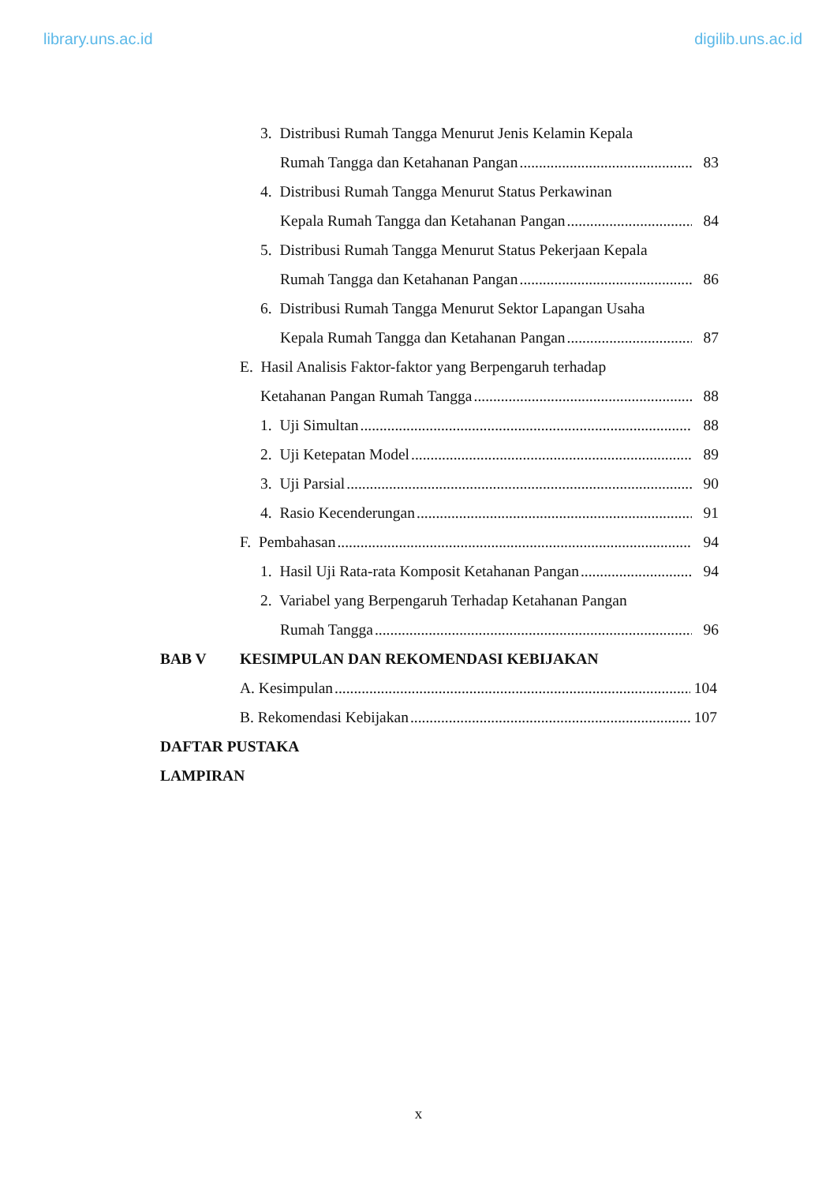library.uns.ac.id digilib.uns.ac.id
3. Distribusi Rumah Tangga Menurut Jenis Kelamin Kepala
Rumah Tangga dan Ketahanan Pangan 83
4. Distribusi Rumah Tangga Menurut Status Perkawinan
Kepala Rumah Tangga dan Ketahanan Pangan 84
5. Distribusi Rumah Tangga Menurut Status Pekerjaan Kepala
Rumah Tangga dan Ketahanan Pangan 86
6. Distribusi Rumah Tangga Menurut Sektor Lapangan Usaha
Kepala Rumah Tangga dan Ketahanan Pangan 87
E. Hasil Analisis Faktor-faktor yang Berpengaruh terhadap
Ketahanan Pangan Rumah Tangga 88
1. Uji Simultan 88
2. Uji Ketepatan Model 89
3. Uji Parsial 90
4. Rasio Kecenderungan 91
F. Pembahasan 94
1. Hasil Uji Rata-rata Komposit Ketahanan Pangan 94
2. Variabel yang Berpengaruh Terhadap Ketahanan Pangan
Rumah Tangga 96
BAB V KESIMPULAN DAN REKOMENDASI KEBIJAKAN
A. Kesimpulan 104
B. Rekomendasi Kebijakan 107
DAFTAR PUSTAKA
LAMPIRAN
x